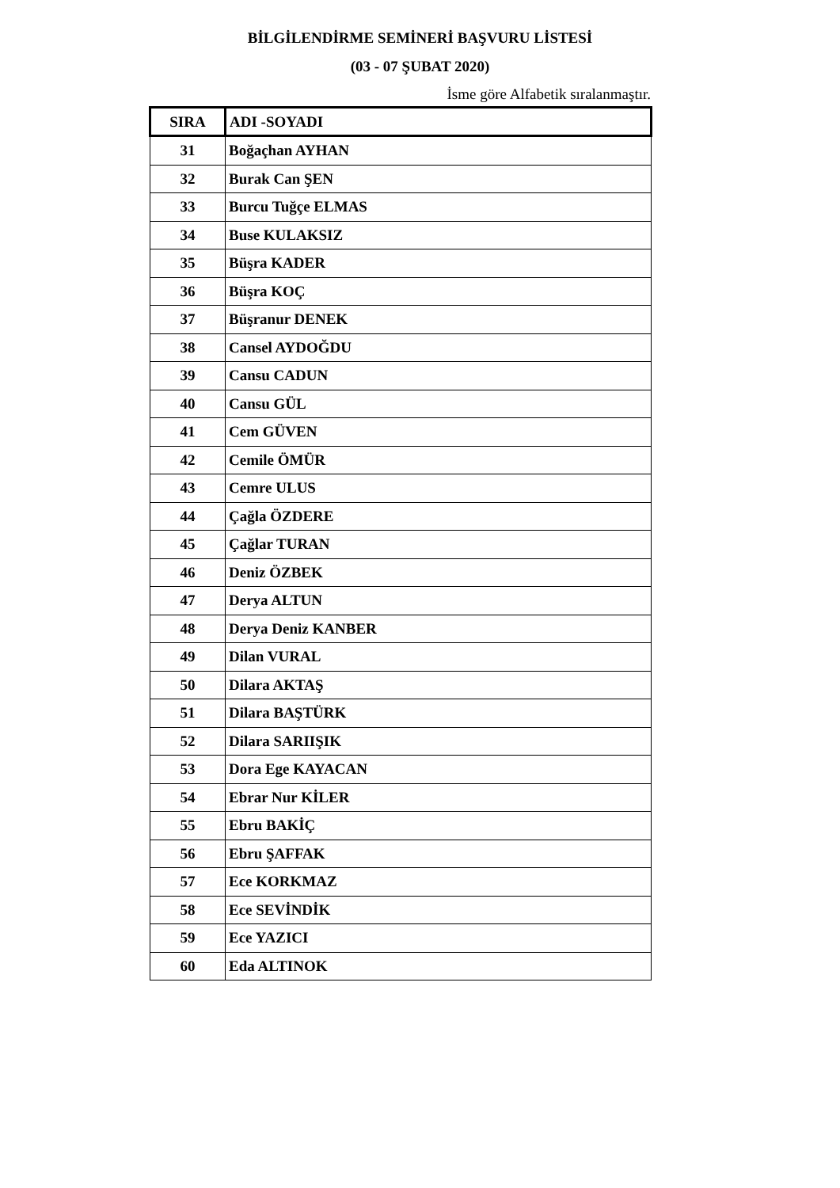BİLGİLENDİRME SEMİNERİ BAŞVURU LİSTESİ
(03 - 07 ŞUBAT 2020)
İsme göre Alfabetik sıralanmaştır.
| SIRA | ADI -SOYADI |
| --- | --- |
| 31 | Boğaçhan AYHAN |
| 32 | Burak Can ŞEN |
| 33 | Burcu Tuğçe ELMAS |
| 34 | Buse KULAKSIZ |
| 35 | Büşra KADER |
| 36 | Büşra KOÇ |
| 37 | Büşranur DENEK |
| 38 | Cansel AYDOĞDU |
| 39 | Cansu CADUN |
| 40 | Cansu GÜL |
| 41 | Cem GÜVEN |
| 42 | Cemile ÖMÜR |
| 43 | Cemre ULUS |
| 44 | Çağla ÖZDERE |
| 45 | Çağlar TURAN |
| 46 | Deniz ÖZBEK |
| 47 | Derya ALTUN |
| 48 | Derya Deniz KANBER |
| 49 | Dilan VURAL |
| 50 | Dilara AKTAŞ |
| 51 | Dilara BAŞTÜRK |
| 52 | Dilara SARIIŞIK |
| 53 | Dora Ege KAYACAN |
| 54 | Ebrar Nur KİLER |
| 55 | Ebru BAKİÇ |
| 56 | Ebru ŞAFFAK |
| 57 | Ece KORKMAZ |
| 58 | Ece SEVİNDİK |
| 59 | Ece YAZICI |
| 60 | Eda ALTINOK |